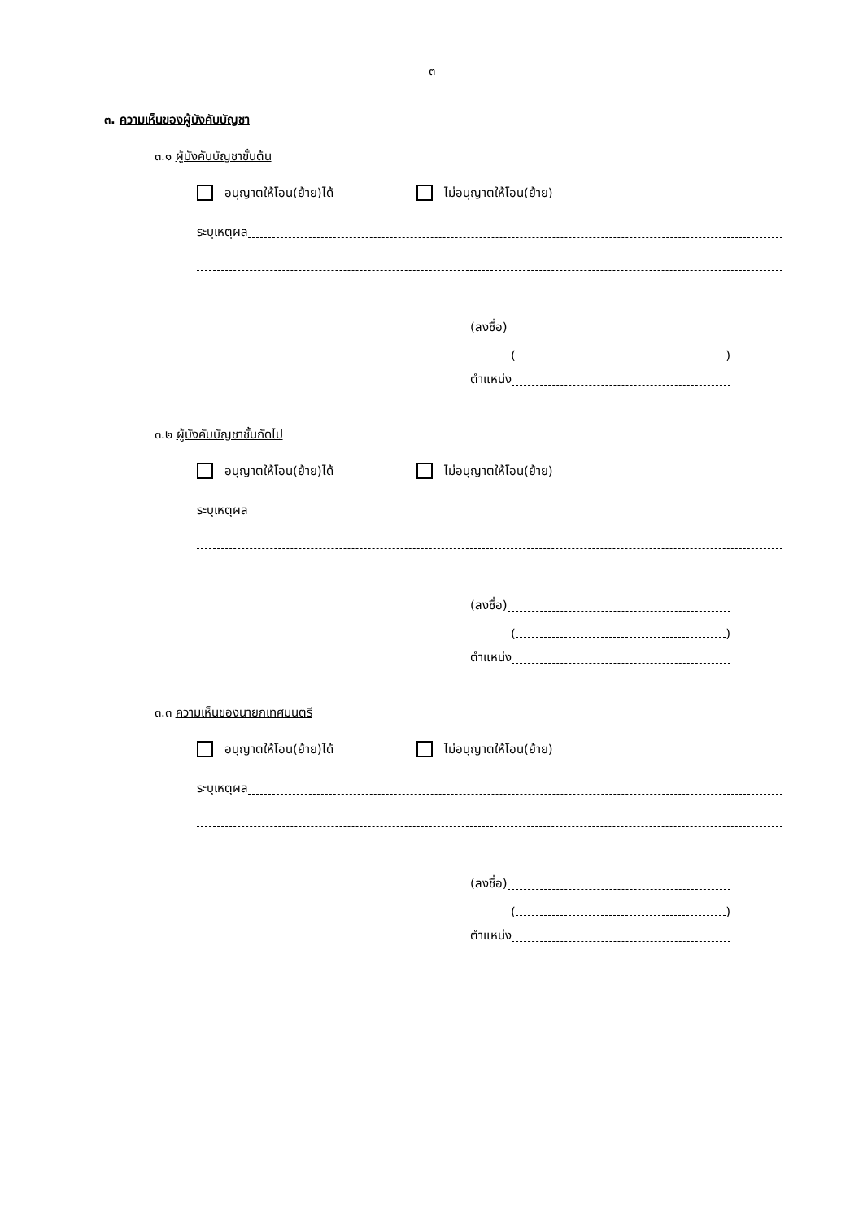๓
๓. ความเห็นของผู้บังคับบัญชา
๓.๑ ผู้บังคับบัญชาขั้นต้น
อนุญาตให้โอน(ย้าย)ได้ ไม่อนุญาตให้โอน(ย้าย)
ระบุเหตุผล
(ลงชื่อ)
( )
ตำแหน่ง
๓.๒ ผู้บังคับบัญชาชั้นถัดไป
อนุญาตให้โอน(ย้าย)ได้ ไม่อนุญาตให้โอน(ย้าย)
ระบุเหตุผล
(ลงชื่อ)
( )
ตำแหน่ง
๓.๓ ความเห็นของนายกเทศมนตรี
อนุญาตให้โอน(ย้าย)ได้ ไม่อนุญาตให้โอน(ย้าย)
ระบุเหตุผล
(ลงชื่อ)
( )
ตำแหน่ง